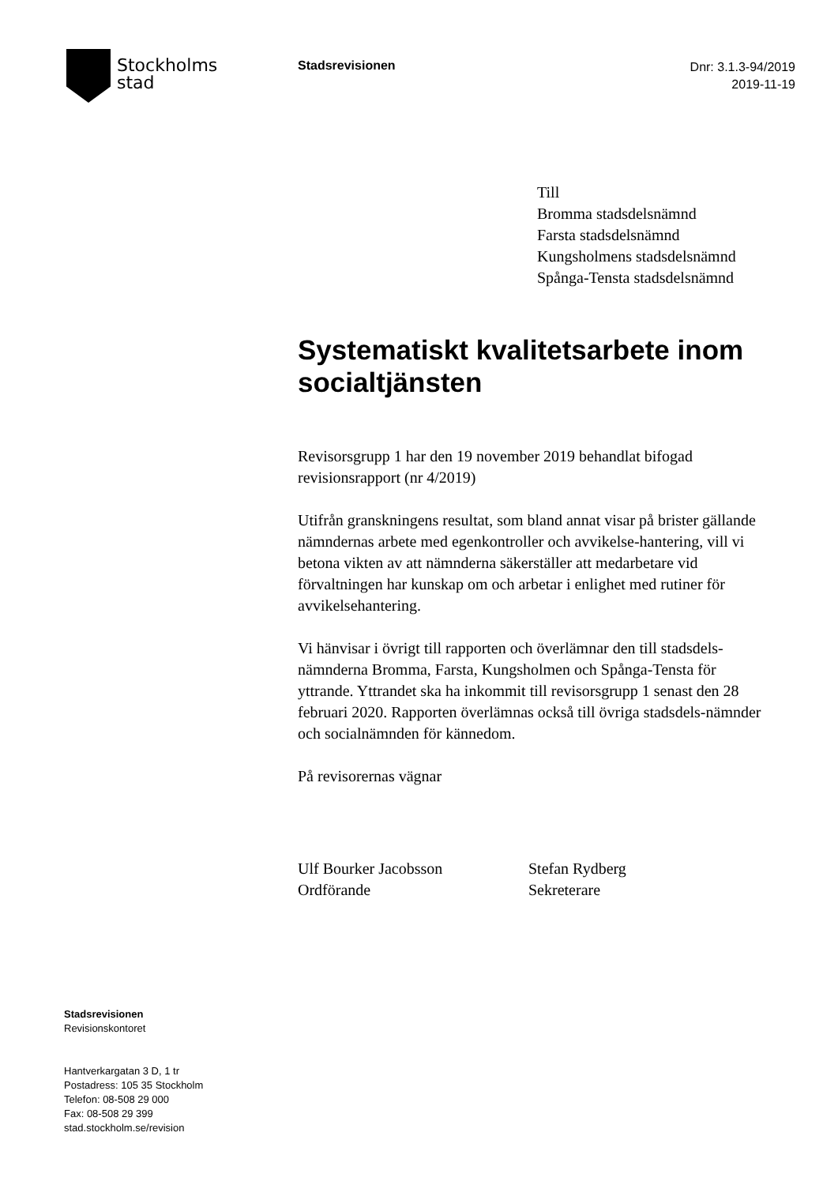Stockholms
stad
Stadsrevisionen
Dnr: 3.1.3-94/2019
2019-11-19
Till
Bromma stadsdelsnämnd
Farsta stadsdelsnämnd
Kungsholmens stadsdelsnämnd
Spånga-Tensta stadsdelsnämnd
Systematiskt kvalitetsarbete inom socialtjänsten
Revisorsgrupp 1 har den 19 november 2019 behandlat bifogad revisionsrapport (nr 4/2019)
Utifrån granskningens resultat, som bland annat visar på brister gällande nämndernas arbete med egenkontroller och avvikelse-hantering, vill vi betona vikten av att nämnderna säkerställer att medarbetare vid förvaltningen har kunskap om och arbetar i enlighet med rutiner för avvikelsehantering.
Vi hänvisar i övrigt till rapporten och överlämnar den till stadsdels-nämnderna Bromma, Farsta, Kungsholmen och Spånga-Tensta för yttrande. Yttrandet ska ha inkommit till revisorsgrupp 1 senast den 28 februari 2020. Rapporten överlämnas också till övriga stadsdels-nämnder och socialnämnden för kännedom.
På revisorernas vägnar
Ulf Bourker Jacobsson
Ordförande
Stefan Rydberg
Sekreterare
Stadsrevisionen
Revisionskontoret
Hantverkargatan 3 D, 1 tr
Postadress: 105 35 Stockholm
Telefon: 08-508 29 000
Fax: 08-508 29 399
stad.stockholm.se/revision